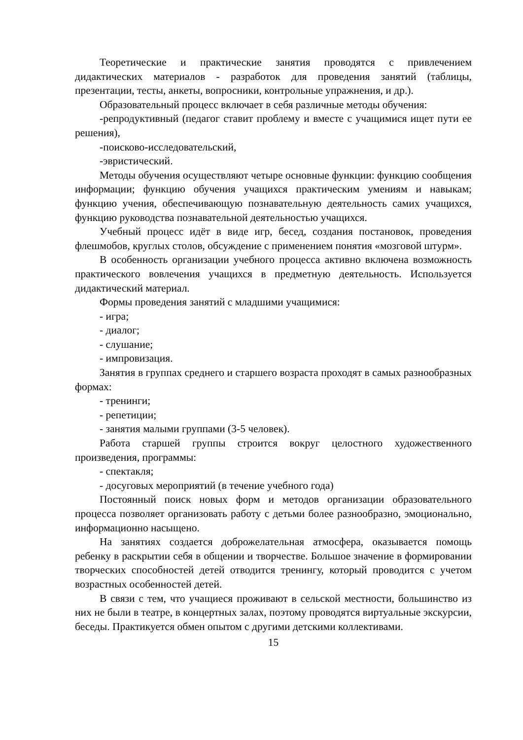Теоретические и практические занятия проводятся с привлечением дидактических материалов - разработок для проведения занятий (таблицы, презентации, тесты, анкеты, вопросники, контрольные упражнения, и др.).
Образовательный процесс включает в себя различные методы обучения:
-репродуктивный (педагог ставит проблему и вместе с учащимися ищет пути ее решения),
-поисково-исследовательский,
-эвристический.
Методы обучения осуществляют четыре основные функции: функцию сообщения информации; функцию обучения учащихся практическим умениям и навыкам; функцию учения, обеспечивающую познавательную деятельность самих учащихся, функцию руководства познавательной деятельностью учащихся.
Учебный процесс идёт в виде игр, бесед, создания постановок, проведения флешмобов, круглых столов, обсуждение с применением понятия «мозговой штурм».
В особенность организации учебного процесса активно включена возможность практического вовлечения учащихся в предметную деятельность. Используется дидактический материал.
Формы проведения занятий с младшими учащимися:
- игра;
- диалог;
- слушание;
- импровизация.
Занятия в группах среднего и старшего возраста проходят в самых разнообразных формах:
- тренинги;
- репетиции;
- занятия малыми группами (3-5 человек).
Работа старшей группы строится вокруг целостного художественного произведения, программы:
- спектакля;
- досуговых мероприятий (в течение учебного года)
Постоянный поиск новых форм и методов организации образовательного процесса позволяет организовать работу с детьми более разнообразно, эмоционально, информационно насыщено.
На занятиях создается доброжелательная атмосфера, оказывается помощь ребенку в раскрытии себя в общении и творчестве. Большое значение в формировании творческих способностей детей отводится тренингу, который проводится с учетом возрастных особенностей детей.
В связи с тем, что учащиеся проживают в сельской местности, большинство из них не были в театре, в концертных залах, поэтому проводятся виртуальные экскурсии, беседы. Практикуется обмен опытом с другими детскими коллективами.
15